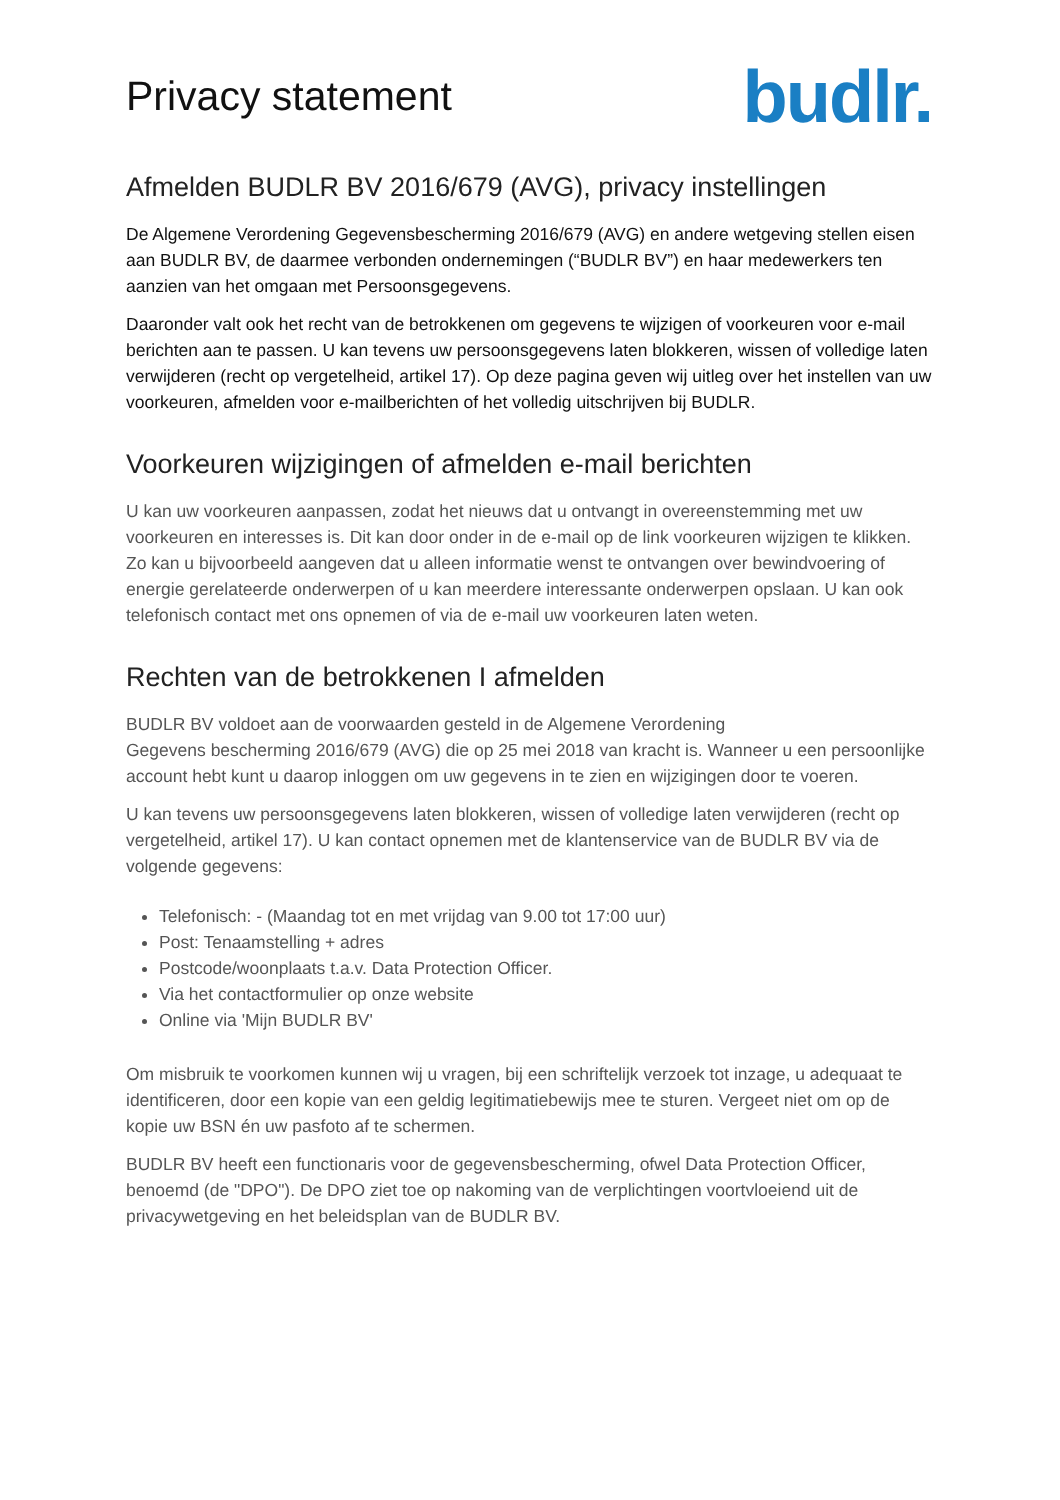Privacy statement
budlr.
Afmelden BUDLR BV 2016/679 (AVG), privacy instellingen
De Algemene Verordening Gegevensbescherming 2016/679 (AVG) en andere wetgeving stellen eisen aan BUDLR BV, de daarmee verbonden ondernemingen (“BUDLR BV”) en haar medewerkers ten aanzien van het omgaan met Persoonsgegevens.
Daaronder valt ook het recht van de betrokkenen om gegevens te wijzigen of voorkeuren voor e-mail berichten aan te passen. U kan tevens uw persoonsgegevens laten blokkeren, wissen of volledige laten verwijderen (recht op vergetelheid, artikel 17). Op deze pagina geven wij uitleg over het instellen van uw voorkeuren, afmelden voor e-mailberichten of het volledig uitschrijven bij BUDLR.
Voorkeuren wijzigingen of afmelden e-mail berichten
U kan uw voorkeuren aanpassen, zodat het nieuws dat u ontvangt in overeenstemming met uw voorkeuren en interesses is. Dit kan door onder in de e-mail op de link voorkeuren wijzigen te klikken. Zo kan u bijvoorbeeld aangeven dat u alleen informatie wenst te ontvangen over bewindvoering of energie gerelateerde onderwerpen of u kan meerdere interessante onderwerpen opslaan. U kan ook telefonisch contact met ons opnemen of via de e-mail uw voorkeuren laten weten.
Rechten van de betrokkenen I afmelden
BUDLR BV voldoet aan de voorwaarden gesteld in de Algemene Verordening
Gegevens bescherming 2016/679 (AVG) die op 25 mei 2018 van kracht is. Wanneer u een persoonlijke account hebt kunt u daarop inloggen om uw gegevens in te zien en wijzigingen door te voeren.
U kan tevens uw persoonsgegevens laten blokkeren, wissen of volledige laten verwijderen (recht op vergetelheid, artikel 17). U kan contact opnemen met de klantenservice van de BUDLR BV via de volgende gegevens:
Telefonisch: - (Maandag tot en met vrijdag van 9.00 tot 17:00 uur)
Post: Tenaamstelling + adres
Postcode/woonplaats t.a.v. Data Protection Officer.
Via het contactformulier op onze website
Online via 'Mijn BUDLR BV'
Om misbruik te voorkomen kunnen wij u vragen, bij een schriftelijk verzoek tot inzage, u adequaat te identificeren, door een kopie van een geldig legitimatiebewijs mee te sturen. Vergeet niet om op de kopie uw BSN én uw pasfoto af te schermen.
BUDLR BV heeft een functionaris voor de gegevensbescherming, ofwel Data Protection Officer, benoemd (de "DPO"). De DPO ziet toe op nakoming van de verplichtingen voortvloeiend uit de privacywetgeving en het beleidsplan van de BUDLR BV.